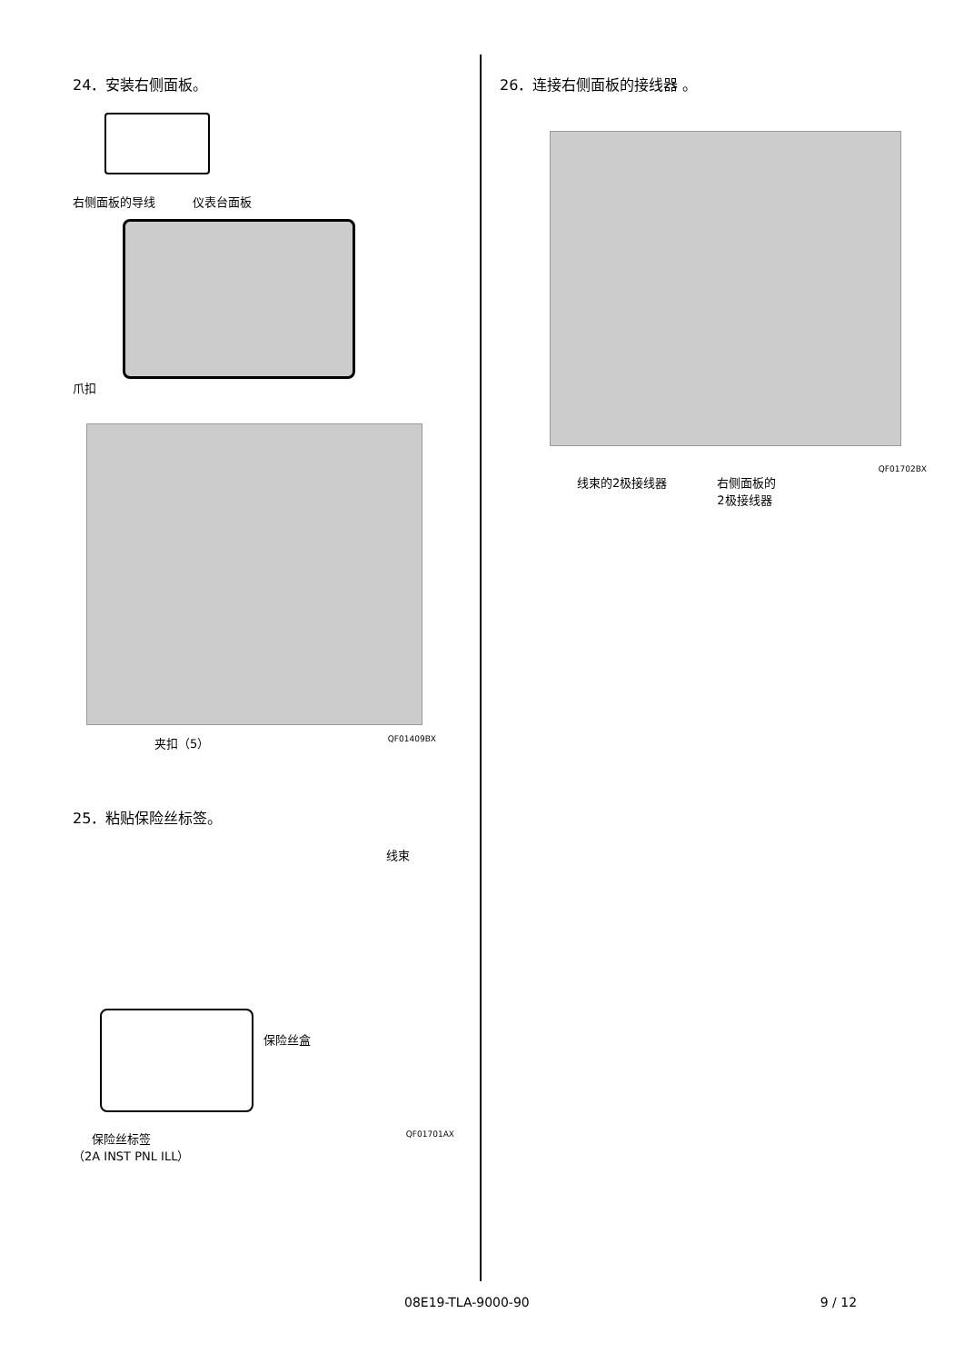24．安装右侧面板。
右侧面板的导线 仪表台面板
爪扣
夹扣（5） QF01409BX
25．粘贴保险丝标签。
线束
保险丝盒
保险丝标签
（2A INST PNL ILL） QF01701AX
26．连接右侧面板的接线器 。
QF01702BX
线束的2极接线器 右侧面板的
2极接线器
08E19-TLA-9000-90 9 / 12